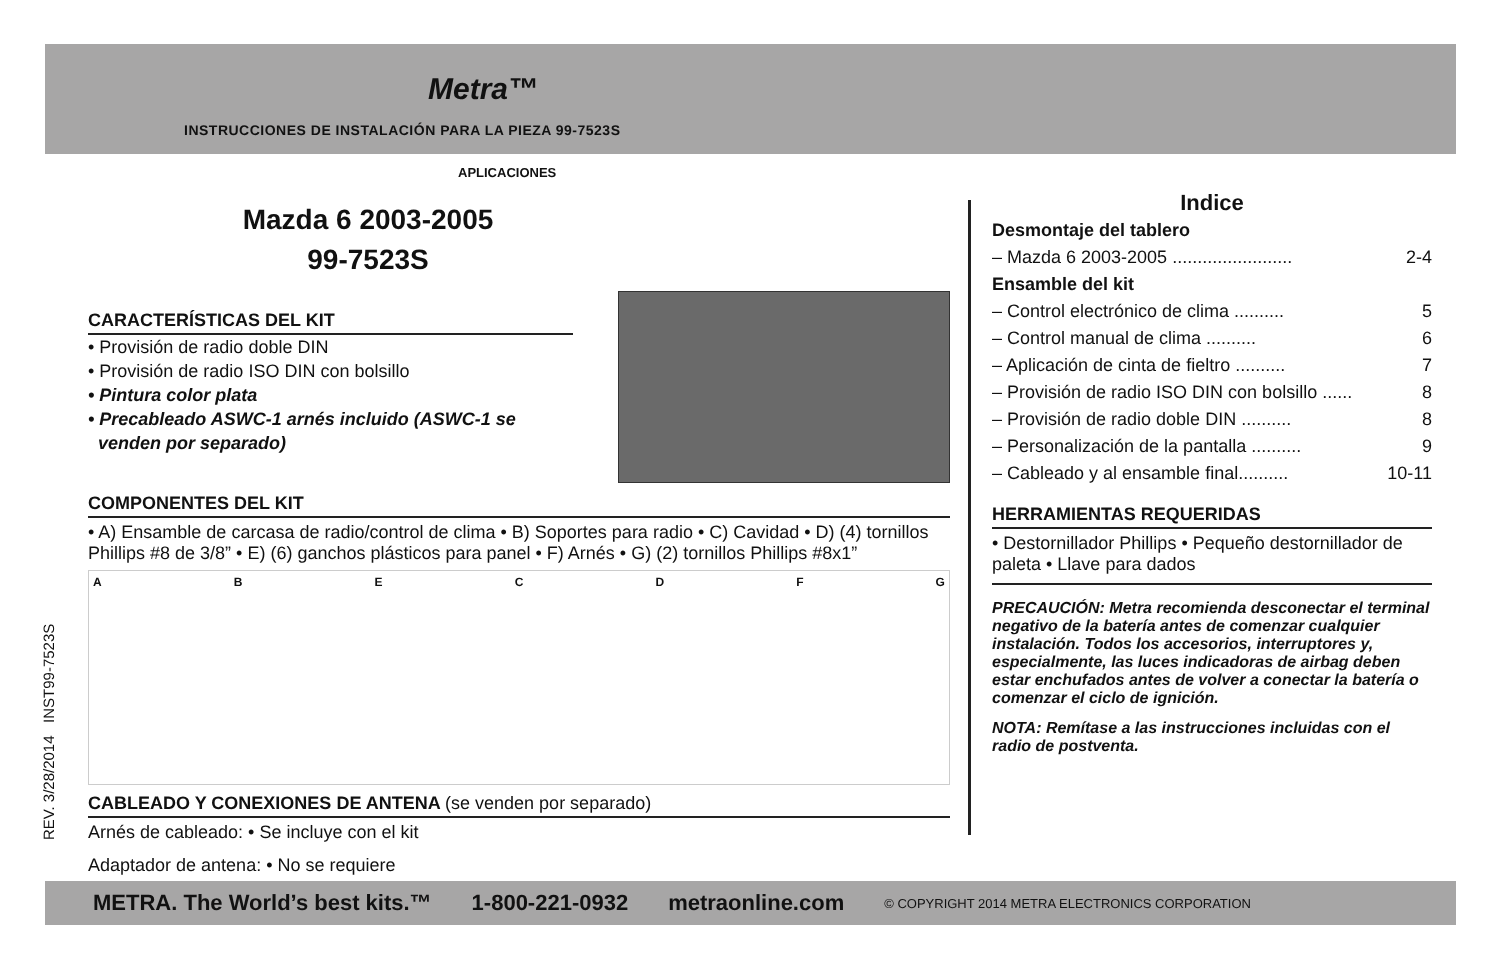Metra™
INSTRUCCIONES DE INSTALACIÓN PARA LA PIEZA 99-7523S
REV. 3/28/2014 INST99-7523S
APLICACIONES
Mazda 6 2003-2005
99-7523S
CARACTERÍSTICAS DEL KIT
• Provisión de radio doble DIN
• Provisión de radio ISO DIN con bolsillo
• Pintura color plata
• Precableado ASWC-1 arnés incluido (ASWC-1 se
venden por separado)
COMPONENTES DEL KIT
• A) Ensamble de carcasa de radio/control de clima • B) Soportes para radio • C) Cavidad • D) (4) tornillos Phillips #8 de 3/8” • E) (6) ganchos plásticos para panel • F) Arnés • G) (2) tornillos Phillips #8x1”
ABECDFG
CABLEADO Y CONEXIONES DE ANTENA (se venden por separado)
Arnés de cableado: • Se incluye con el kit
Adaptador de antena: • No se requiere
Indice
Desmontaje del tablero
– Mazda 6 2003-2005 ........................ 2-4
Ensamble del kit
– Control electrónico de clima .......... 5
– Control manual de clima .......... 6
– Aplicación de cinta de fieltro .......... 7
– Provisión de radio ISO DIN con bolsillo ...... 8
– Provisión de radio doble DIN .......... 8
– Personalización de la pantalla .......... 9
– Cableado y al ensamble final.......... 10-11
HERRAMIENTAS REQUERIDAS
• Destornillador Phillips • Pequeño destornillador de paleta • Llave para dados
PRECAUCIÓN: Metra recomienda desconectar el terminal negativo de la batería antes de comenzar cualquier instalación. Todos los accesorios, interruptores y, especialmente, las luces indicadoras de airbag deben estar enchufados antes de volver a conectar la batería o comenzar el ciclo de ignición.
NOTA: Remítase a las instrucciones incluidas con el radio de postventa.
METRA. The World’s best kits.™ 1-800-221-0932 metraonline.com © COPYRIGHT 2014 METRA ELECTRONICS CORPORATION